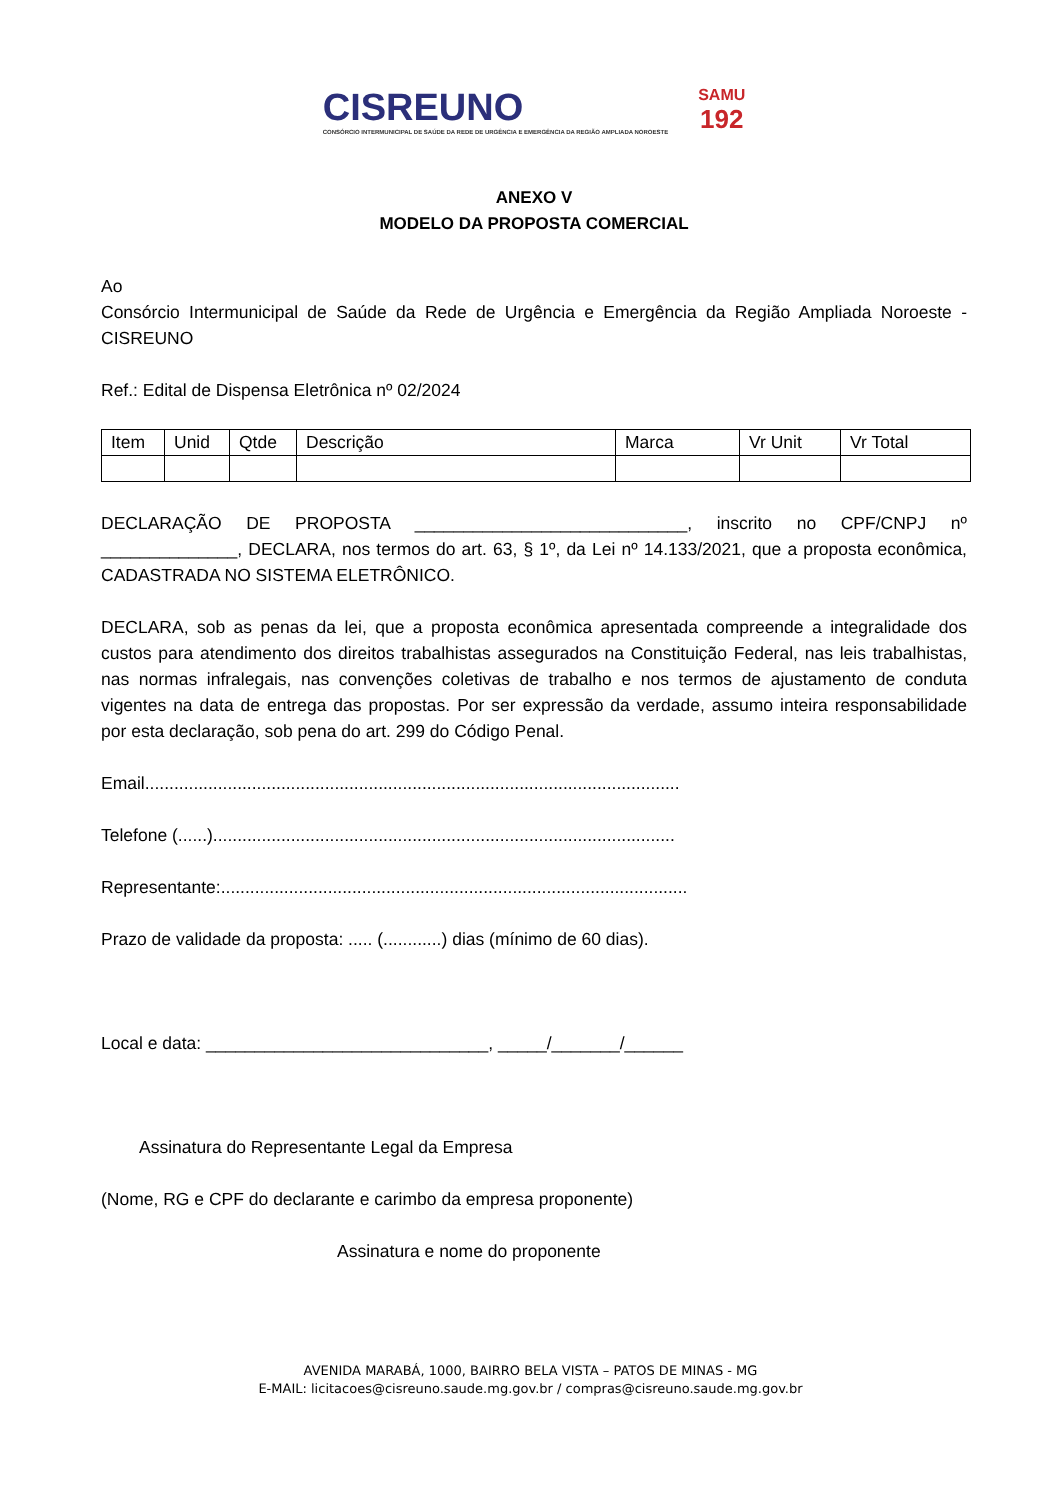CISREUNO
CONSÓRCIO INTERMUNICIPAL DE SAÚDE DA REDE DE URGÊNCIA E EMERGÊNCIA DA REGIÃO AMPLIADA NOROESTE
SAMU
192
ANEXO V
MODELO DA PROPOSTA COMERCIAL
Ao
Consórcio Intermunicipal de Saúde da Rede de Urgência e Emergência da Região Ampliada Noroeste - CISREUNO
Ref.: Edital de Dispensa Eletrônica nº 02/2024
| Item | Unid | Qtde | Descrição | Marca | Vr Unit | Vr Total |
DECLARAÇÃO DE PROPOSTA ____________________________, inscrito no CPF/CNPJ nº ______________, DECLARA, nos termos do art. 63, § 1º, da Lei nº 14.133/2021, que a proposta econômica, CADASTRADA NO SISTEMA ELETRÔNICO.
DECLARA, sob as penas da lei, que a proposta econômica apresentada compreende a integralidade dos custos para atendimento dos direitos trabalhistas assegurados na Constituição Federal, nas leis trabalhistas, nas normas infralegais, nas convenções coletivas de trabalho e nos termos de ajustamento de conduta vigentes na data de entrega das propostas. Por ser expressão da verdade, assumo inteira responsabilidade por esta declaração, sob pena do art. 299 do Código Penal.
Email..............................................................................................................
Telefone (......)...............................................................................................
Representante:................................................................................................
Prazo de validade da proposta: ..... (............) dias (mínimo de 60 dias).
Local e data: _____________________________, _____/_______/______
Assinatura do Representante Legal da Empresa
(Nome, RG e CPF do declarante e carimbo da empresa proponente)
Assinatura e nome do proponente
AVENIDA MARABÁ, 1000, BAIRRO BELA VISTA – PATOS DE MINAS - MG
E-MAIL: licitacoes@cisreuno.saude.mg.gov.br / compras@cisreuno.saude.mg.gov.br